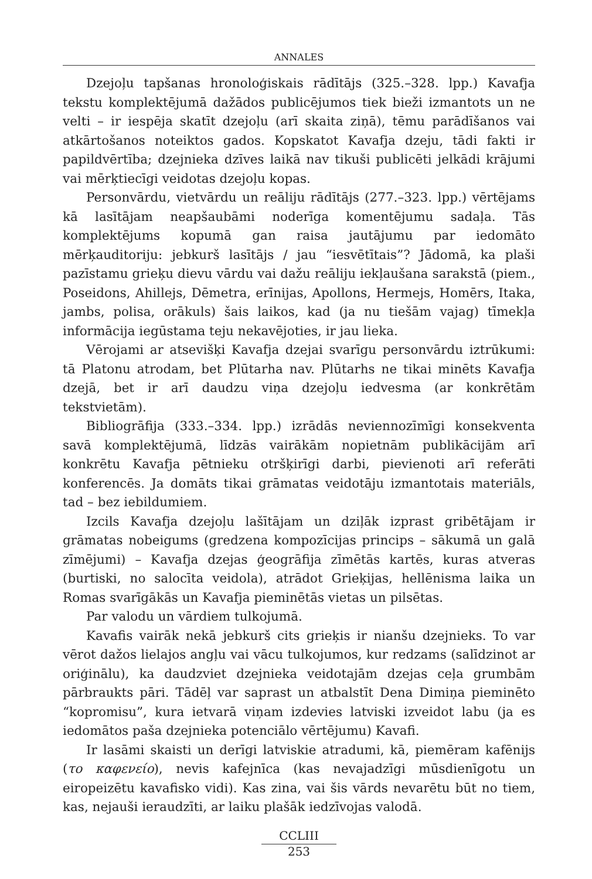ANNALES
Dzejoļu tapšanas hronoloģiskais rādītājs (325.–328. lpp.) Kavafja tekstu komplektējumā dažādos publicējumos tiek bieži izmantots un ne velti – ir iespēja skatīt dzejoļu (arī skaita ziņā), tēmu parādīšanos vai atkārtošanos noteiktos gados. Kopskatot Kavafja dzeju, tādi fakti ir papildvērtība; dzejnieka dzīves laikā nav tikuši publicēti jelkādi krājumi vai mērķtiecīgi veidotas dzejoļu kopas.
Personvārdu, vietvārdu un reāliju rādītājs (277.–323. lpp.) vērtējams kā lasītājam neapšaubāmi noderīga komentējumu sadaļa. Tās komplektējums kopumā gan raisa jautājumu par iedomāto mērķauditoriju: jebkurš lasītājs / jau “iesvētītais”? Jādomā, ka plaši pazīstamu grieķu dievu vārdu vai dažu reāliju iekļaušana sarakstā (piem., Poseidons, Ahillejs, Dēmetra, erīnijas, Apollons, Hermejs, Homērs, Itaka, jambs, polisa, orākuls) šais laikos, kad (ja nu tiešām vajag) tīmekļa informācija iegūstama teju nekavējoties, ir jau lieka.
Vērojami ar atsevišķi Kavafja dzejai svarīgu personvārdu iztrūkumi: tā Platonu atrodam, bet Plūtarha nav. Plūtarhs ne tikai minēts Kavafja dzejā, bet ir arī daudzu viņa dzejoļu iedvesma (ar konkrētām tekstvietām).
Bibliogrāfija (333.–334. lpp.) izrādās nevien­nozīmīgi konsekventa savā komplektējumā, līdzās vairākām nopietnām publikācijām arī konkrētu Kavafja pētnieku otršķirīgi darbi, pievienoti arī referāti konferencēs. Ja domāts tikai grāmatas veidotāju izmantotais materiāls, tad – bez iebildumiem.
Izcils Kavafja dzejoļu lašītājam un dziļāk izprast gribētājam ir grāmatas nobeigums (gredzena kompozīcijas princips – sākumā un galā zīmējumi) – Kavafja dzejas ģeogrāfija zīmētās kartēs, kuras atveras (burtiski, no salocīta veidola), atrādot Grieķijas, hellēnisma laika un Romas svarīgākās un Kavafja pieminētās vietas un pilsētas.
Par valodu un vārdiem tulkojumā.
Kavafis vairāk nekā jebkurš cits grieķis ir nianšu dzejnieks. To var vērot dažos lielajos angļu vai vācu tulkojumos, kur redzams (salīdzinot ar oriģinālu), ka daudzviet dzejnieka veidotajām dzejas ceļa grumbām pārbraukts pāri. Tādēļ var saprast un atbalstīt Dena Dimiņa pieminēto “kopromisu”, kura ietvarā viņam izdevies latviski izveidot labu (ja es iedomātos paša dzejnieka potenciālo vērtējumu) Kavafi.
Ir lasāmi skaisti un derīgi latviskie atradumi, kā, piemēram kafēnijs (το καφενείο), nevis kafejnīca (kas nevajadzīgi mūsdienīgotu un eiropeizētu kavafisko vidi). Kas zina, vai šis vārds nevarētu būt no tiem, kas, nejauši ieraudzīti, ar laiku plašāk iedzīvojas valodā.
CCLIII
253